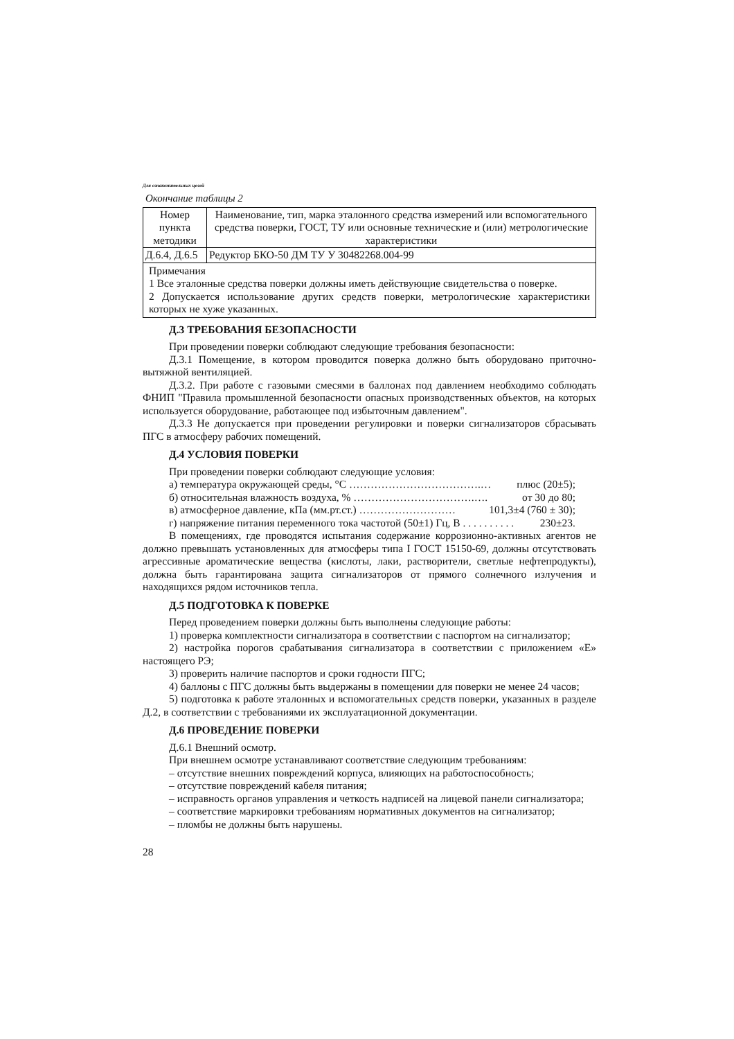Для ознакомительных целей
Окончание таблицы 2
| Номер пункта методики | Наименование, тип, марка эталонного средства измерений или вспомогательного средства поверки, ГОСТ, ТУ или основные технические и (или) метрологические характеристики |
| --- | --- |
| Д.6.4, Д.6.5 | Редуктор БКО-50 ДМ ТУ У 30482268.004-99 |
| Примечания 1 Все эталонные средства поверки должны иметь действующие свидетельства о поверке. 2 Допускается использование других средств поверки, метрологические характеристики которых не хуже указанных. | |
Д.3 ТРЕБОВАНИЯ БЕЗОПАСНОСТИ
При проведении поверки соблюдают следующие требования безопасности:
Д.3.1 Помещение, в котором проводится поверка должно быть оборудовано приточно-вытяжной вентиляцией.
Д.3.2. При работе с газовыми смесями в баллонах под давлением необходимо соблюдать ФНИП "Правила промышленной безопасности опасных производственных объектов, на которых используется оборудование, работающее под избыточным давлением".
Д.3.3 Не допускается при проведении регулировки и поверки сигнализаторов сбрасывать ПГС в атмосферу рабочих помещений.
Д.4 УСЛОВИЯ ПОВЕРКИ
При проведении поверки соблюдают следующие условия:
а) температура окружающей среды, °С ……………………………….… плюс (20±5);
б) относительная влажность воздуха, % …………………………….…. от 30 до 80;
в) атмосферное давление, кПа (мм.рт.ст.) ……………………… 101,3±4 (760 ± 30);
г) напряжение питания переменного тока частотой (50±1) Гц, В . . . . . . . . . . 230±23.
В помещениях, где проводятся испытания содержание коррозионно-активных агентов не должно превышать установленных для атмосферы типа I ГОСТ 15150-69, должны отсутствовать агрессивные ароматические вещества (кислоты, лаки, растворители, светлые нефтепродукты), должна быть гарантирована защита сигнализаторов от прямого солнечного излучения и находящихся рядом источников тепла.
Д.5 ПОДГОТОВКА К ПОВЕРКЕ
Перед проведением поверки должны быть выполнены следующие работы:
1) проверка комплектности сигнализатора в соответствии с паспортом на сигнализатор;
2) настройка порогов срабатывания сигнализатора в соответствии с приложением «Е» настоящего РЭ;
3) проверить наличие паспортов и сроки годности ПГС;
4) баллоны с ПГС должны быть выдержаны в помещении для поверки не менее 24 часов;
5) подготовка к работе эталонных и вспомогательных средств поверки, указанных в разделе Д.2, в соответствии с требованиями их эксплуатационной документации.
Д.6 ПРОВЕДЕНИЕ ПОВЕРКИ
Д.6.1 Внешний осмотр.
При внешнем осмотре устанавливают соответствие следующим требованиям:
– отсутствие внешних повреждений корпуса, влияющих на работоспособность;
– отсутствие повреждений кабеля питания;
– исправность органов управления и четкость надписей на лицевой панели сигнализатора;
– соответствие маркировки требованиям нормативных документов на сигнализатор;
– пломбы не должны быть нарушены.
28